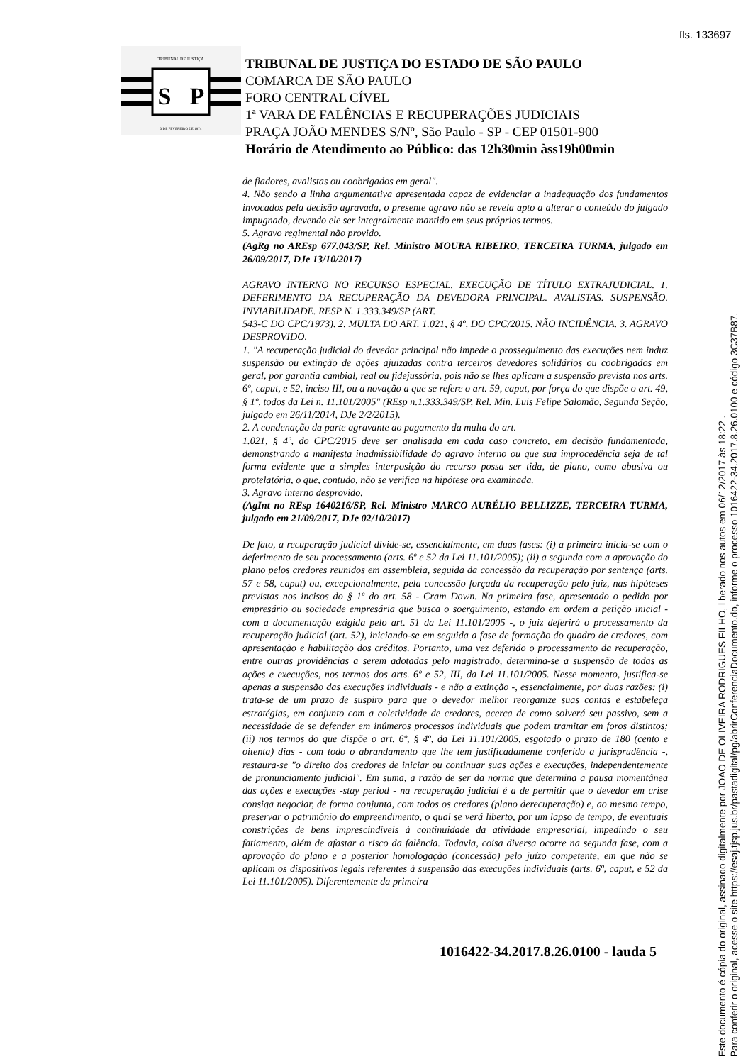fls. 133697
TRIBUNAL DE JUSTIÇA
S
P
3 DE FEVEREIRO DE 1874
TRIBUNAL DE JUSTIÇA DO ESTADO DE SÃO PAULO
COMARCA DE SÃO PAULO
FORO CENTRAL CÍVEL
1ª VARA DE FALÊNCIAS E RECUPERAÇÕES JUDICIAIS
PRAÇA JOÃO MENDES S/Nº, São Paulo - SP - CEP 01501-900
Horário de Atendimento ao Público: das 12h30min àss19h00min
de fiadores, avalistas ou coobrigados em geral".
4. Não sendo a linha argumentativa apresentada capaz de evidenciar a inadequação dos fundamentos invocados pela decisão agravada, o presente agravo não se revela apto a alterar o conteúdo do julgado impugnado, devendo ele ser integralmente mantido em seus próprios termos.
5. Agravo regimental não provido.
(AgRg no AREsp 677.043/SP, Rel. Ministro MOURA RIBEIRO, TERCEIRA TURMA, julgado em 26/09/2017, DJe 13/10/2017)
AGRAVO INTERNO NO RECURSO ESPECIAL. EXECUÇÃO DE TÍTULO EXTRAJUDICIAL. 1. DEFERIMENTO DA RECUPERAÇÃO DA DEVEDORA PRINCIPAL. AVALISTAS. SUSPENSÃO. INVIABILIDADE. RESP N. 1.333.349/SP (ART.
543-C DO CPC/1973). 2. MULTA DO ART. 1.021, § 4º, DO CPC/2015. NÃO INCIDÊNCIA. 3. AGRAVO DESPROVIDO.
1. "A recuperação judicial do devedor principal não impede o prosseguimento das execuções nem induz suspensão ou extinção de ações ajuizadas contra terceiros devedores solidários ou coobrigados em geral, por garantia cambial, real ou fidejussória, pois não se lhes aplicam a suspensão prevista nos arts. 6º, caput, e 52, inciso III, ou a novação a que se refere o art. 59, caput, por força do que dispõe o art. 49, § 1º, todos da Lei n. 11.101/2005" (REsp n.1.333.349/SP, Rel. Min. Luis Felipe Salomão, Segunda Seção, julgado em 26/11/2014, DJe 2/2/2015).
2. A condenação da parte agravante ao pagamento da multa do art.
1.021, § 4º, do CPC/2015 deve ser analisada em cada caso concreto, em decisão fundamentada, demonstrando a manifesta inadmissibilidade do agravo interno ou que sua improcedência seja de tal forma evidente que a simples interposição do recurso possa ser tida, de plano, como abusiva ou protelatória, o que, contudo, não se verifica na hipótese ora examinada.
3. Agravo interno desprovido.
(AgInt no REsp 1640216/SP, Rel. Ministro MARCO AURÉLIO BELLIZZE, TERCEIRA TURMA, julgado em 21/09/2017, DJe 02/10/2017)
De fato, a recuperação judicial divide-se, essencialmente, em duas fases: (i) a primeira inicia-se com o deferimento de seu processamento (arts. 6º e 52 da Lei 11.101/2005); (ii) a segunda com a aprovação do plano pelos credores reunidos em assembleia, seguida da concessão da recuperação por sentença (arts. 57 e 58, caput) ou, excepcionalmente, pela concessão forçada da recuperação pelo juiz, nas hipóteses previstas nos incisos do § 1º do art. 58 - Cram Down. Na primeira fase, apresentado o pedido por empresário ou sociedade empresária que busca o soerguimento, estando em ordem a petição inicial - com a documentação exigida pelo art. 51 da Lei 11.101/2005 -, o juiz deferirá o processamento da recuperação judicial (art. 52), iniciando-se em seguida a fase de formação do quadro de credores, com apresentação e habilitação dos créditos. Portanto, uma vez deferido o processamento da recuperação, entre outras providências a serem adotadas pelo magistrado, determina-se a suspensão de todas as ações e execuções, nos termos dos arts. 6º e 52, III, da Lei 11.101/2005. Nesse momento, justifica-se apenas a suspensão das execuções individuais - e não a extinção -, essencialmente, por duas razões: (i) trata-se de um prazo de suspiro para que o devedor melhor reorganize suas contas e estabeleça estratégias, em conjunto com a coletividade de credores, acerca de como solverá seu passivo, sem a necessidade de se defender em inúmeros processos individuais que podem tramitar em foros distintos; (ii) nos termos do que dispõe o art. 6º, § 4º, da Lei 11.101/2005, esgotado o prazo de 180 (cento e oitenta) dias - com todo o abrandamento que lhe tem justificadamente conferido a jurisprudência -, restaura-se "o direito dos credores de iniciar ou continuar suas ações e execuções, independentemente de pronunciamento judicial". Em suma, a razão de ser da norma que determina a pausa momentânea das ações e execuções -stay period - na recuperação judicial é a de permitir que o devedor em crise consiga negociar, de forma conjunta, com todos os credores (plano derecuperação) e, ao mesmo tempo, preservar o patrimônio do empreendimento, o qual se verá liberto, por um lapso de tempo, de eventuais constrições de bens imprescindíveis à continuidade da atividade empresarial, impedindo o seu fatiamento, além de afastar o risco da falência. Todavia, coisa diversa ocorre na segunda fase, com a aprovação do plano e a posterior homologação (concessão) pelo juízo competente, em que não se aplicam os dispositivos legais referentes à suspensão das execuções individuais (arts. 6º, caput, e 52 da Lei 11.101/2005). Diferentemente da primeira
1016422-34.2017.8.26.0100 - lauda 5
Este documento é cópia do original, assinado digitalmente por JOAO DE OLIVEIRA RODRIGUES FILHO, liberado nos autos em 06/12/2017 às 18:22 .
Para conferir o original, acesse o site https://esaj.tjsp.jus.br/pastadigital/pg/abrirConferenciaDocumento.do, informe o processo 1016422-34.2017.8.26.0100 e código 3C37B87.